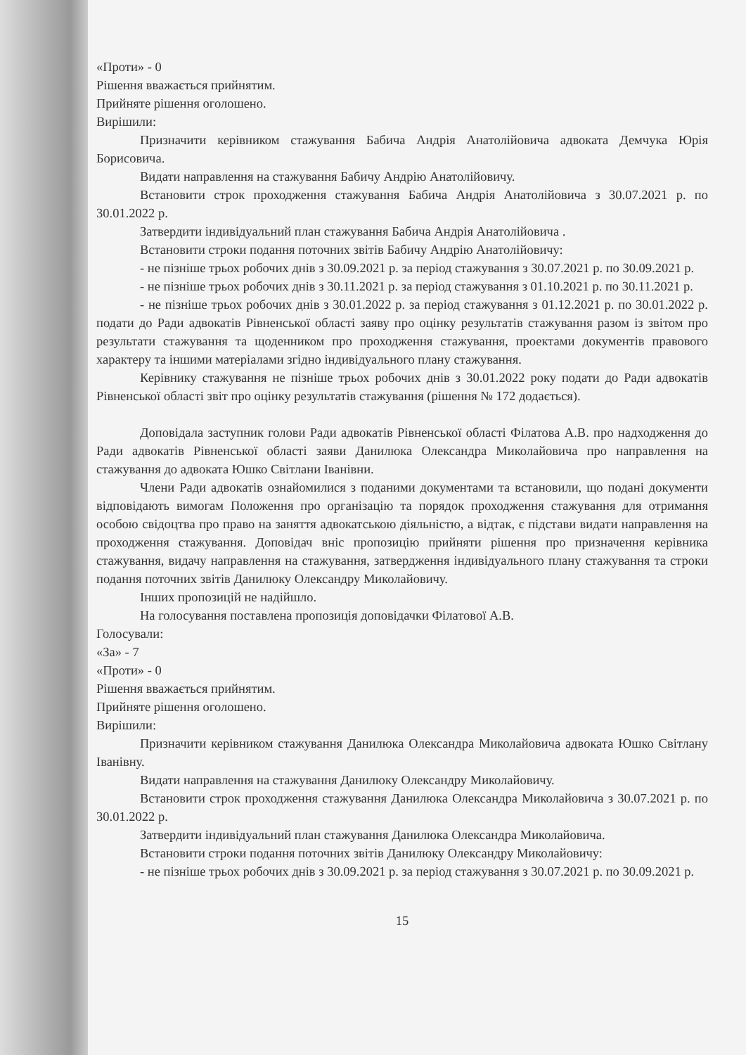«Проти» - 0
Рішення вважається прийнятим.
Прийняте рішення оголошено.
Вирішили:
Призначити керівником стажування Бабича Андрія Анатолійовича адвоката Демчука Юрія Борисовича.
Видати направлення на стажування Бабичу Андрію Анатолійовичу.
Встановити строк проходження стажування Бабича Андрія Анатолійовича з 30.07.2021 р. по 30.01.2022 р.
Затвердити індивідуальний план стажування Бабича Андрія Анатолійовича .
Встановити строки подання поточних звітів Бабичу Андрію Анатолійовичу:
- не пізніше трьох робочих днів з 30.09.2021 р. за період стажування з 30.07.2021 р. по 30.09.2021 р.
- не пізніше трьох робочих днів з 30.11.2021 р. за період стажування з 01.10.2021 р. по 30.11.2021 р.
- не пізніше трьох робочих днів з 30.01.2022 р. за період стажування з 01.12.2021 р. по 30.01.2022 р. подати до Ради адвокатів Рівненської області заяву про оцінку результатів стажування разом із звітом про результати стажування та щоденником про проходження стажування, проектами документів правового характеру та іншими матеріалами згідно індивідуального плану стажування.
Керівнику стажування не пізніше трьох робочих днів з 30.01.2022 року подати до Ради адвокатів Рівненської області звіт про оцінку результатів стажування (рішення № 172 додається).
Доповідала заступник голови Ради адвокатів Рівненської області Філатова А.В. про надходження до Ради адвокатів Рівненської області заяви Данилюка Олександра Миколайовича про направлення на стажування до адвоката Юшко Світлани Іванівни.
Члени Ради адвокатів ознайомилися з поданими документами та встановили, що подані документи відповідають вимогам Положення про організацію та порядок проходження стажування для отримання особою свідоцтва про право на заняття адвокатською діяльністю, а відтак, є підстави видати направлення на проходження стажування. Доповідач вніс пропозицію прийняти рішення про призначення керівника стажування, видачу направлення на стажування, затвердження індивідуального плану стажування та строки подання поточних звітів Данилюку Олександру Миколайовичу.
Інших пропозицій не надійшло.
На голосування поставлена пропозиція доповідачки Філатової А.В.
Голосували:
«За» - 7
«Проти» - 0
Рішення вважається прийнятим.
Прийняте рішення оголошено.
Вирішили:
Призначити керівником стажування Данилюка Олександра Миколайовича адвоката Юшко Світлану Іванівну.
Видати направлення на стажування Данилюку Олександру Миколайовичу.
Встановити строк проходження стажування Данилюка Олександра Миколайовича з 30.07.2021 р. по 30.01.2022 р.
Затвердити індивідуальний план стажування Данилюка Олександра Миколайовича.
Встановити строки подання поточних звітів Данилюку Олександру Миколайовичу:
- не пізніше трьох робочих днів з 30.09.2021 р. за період стажування з 30.07.2021 р. по 30.09.2021 р.
15